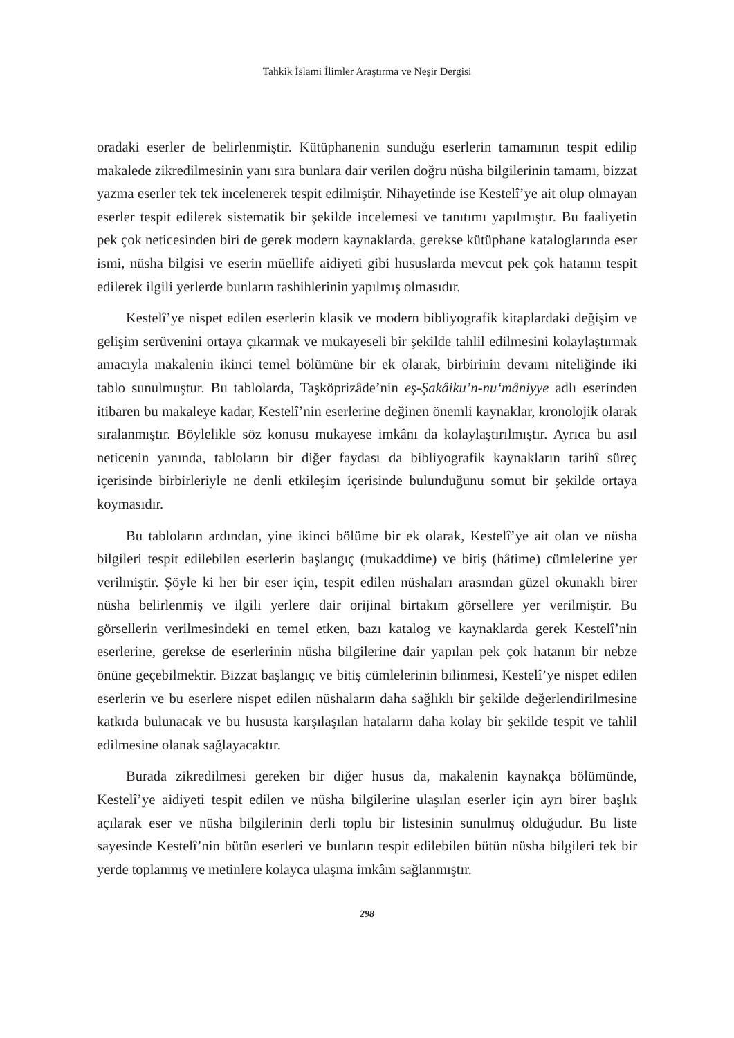Tahkik İslami İlimler Araştırma ve Neşir Dergisi
oradaki eserler de belirlenmiştir. Kütüphanenin sunduğu eserlerin tamamının tespit edilip makalede zikredilmesinin yanı sıra bunlara dair verilen doğru nüsha bilgilerinin tamamı, bizzat yazma eserler tek tek incelenerek tespit edilmiştir. Nihayetinde ise Kestelî’ye ait olup olmayan eserler tespit edilerek sistematik bir şekilde incelemesi ve tanıtımı yapılmıştır. Bu faaliyetin pek çok neticesinden biri de gerek modern kaynaklarda, gerekse kütüphane kataloglarında eser ismi, nüsha bilgisi ve eserin müellife aidiyeti gibi hususlarda mevcut pek çok hatanın tespit edilerek ilgili yerlerde bunların tashihlerinin yapılmış olmasıdır.
Kestelî’ye nispet edilen eserlerin klasik ve modern bibliyografik kitaplardaki değişim ve gelişim serüvenini ortaya çıkarmak ve mukayeseli bir şekilde tahlil edilmesini kolaylaştırmak amacıyla makalenin ikinci temel bölümüne bir ek olarak, birbirinin devamı niteliğinde iki tablo sunulmuştur. Bu tablolarda, Taşköprizâde’nin eş-Şakâiku’n-nu‘mâniyye adlı eserinden itibaren bu makaleye kadar, Kestelî’nin eserlerine değinen önemli kaynaklar, kronolojik olarak sıralanmıştır. Böylelikle söz konusu mukayese imkânı da kolaylaştırılmıştır. Ayrıca bu asıl neticenin yanında, tabloların bir diğer faydası da bibliyografik kaynakların tarihî süreç içerisinde birbirleriyle ne denli etkileşim içerisinde bulunduğunu somut bir şekilde ortaya koymasıdır.
Bu tabloların ardından, yine ikinci bölüme bir ek olarak, Kestelî’ye ait olan ve nüsha bilgileri tespit edilebilen eserlerin başlangıç (mukaddime) ve bitiş (hâtime) cümlelerine yer verilmiştir. Şöyle ki her bir eser için, tespit edilen nüshaları arasından güzel okunaklı birer nüsha belirlenmiş ve ilgili yerlere dair orijinal birtakım görsellere yer verilmiştir. Bu görsellerin verilmesindeki en temel etken, bazı katalog ve kaynaklarda gerek Kestelî’nin eserlerine, gerekse de eserlerinin nüsha bilgilerine dair yapılan pek çok hatanın bir nebze önüne geçebilmektir. Bizzat başlangıç ve bitiş cümlelerinin bilinmesi, Kestelî’ye nispet edilen eserlerin ve bu eserlere nispet edilen nüshaların daha sağlıklı bir şekilde değerlendirilmesine katkıda bulunacak ve bu hususta karşılaşılan hataların daha kolay bir şekilde tespit ve tahlil edilmesine olanak sağlayacaktır.
Burada zikredilmesi gereken bir diğer husus da, makalenin kaynakça bölümünde, Kestelî’ye aidiyeti tespit edilen ve nüsha bilgilerine ulaşılan eserler için ayrı birer başlık açılarak eser ve nüsha bilgilerinin derli toplu bir listesinin sunulmuş olduğudur. Bu liste sayesinde Kestelî’nin bütün eserleri ve bunların tespit edilebilen bütün nüsha bilgileri tek bir yerde toplanmış ve metinlere kolayca ulaşma imkânı sağlanmıştır.
298